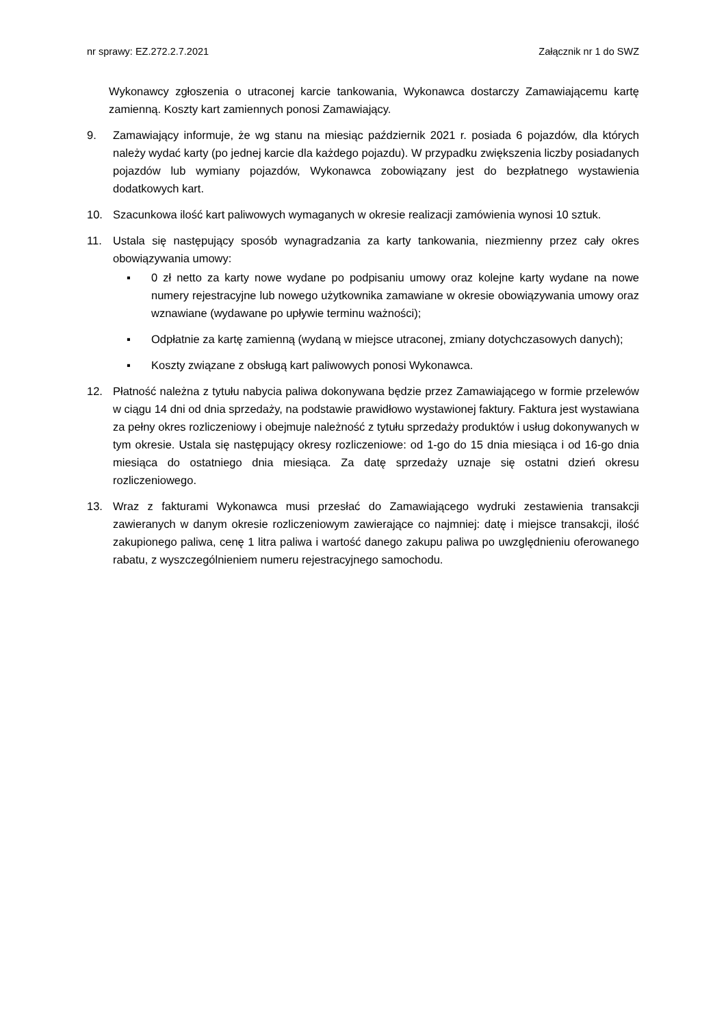nr sprawy: EZ.272.2.7.2021 Załącznik nr 1 do SWZ
Wykonawcy zgłoszenia o utraconej karcie tankowania, Wykonawca dostarczy Zamawiającemu kartę zamienną. Koszty kart zamiennych ponosi Zamawiający.
9. Zamawiający informuje, że wg stanu na miesiąc październik 2021 r. posiada 6 pojazdów, dla których należy wydać karty (po jednej karcie dla każdego pojazdu). W przypadku zwiększenia liczby posiadanych pojazdów lub wymiany pojazdów, Wykonawca zobowiązany jest do bezpłatnego wystawienia dodatkowych kart.
10. Szacunkowa ilość kart paliwowych wymaganych w okresie realizacji zamówienia wynosi 10 sztuk.
11. Ustala się następujący sposób wynagradzania za karty tankowania, niezmienny przez cały okres obowiązywania umowy:
▪ 0 zł netto za karty nowe wydane po podpisaniu umowy oraz kolejne karty wydane na nowe numery rejestracyjne lub nowego użytkownika zamawiane w okresie obowiązywania umowy oraz wznawiane (wydawane po upływie terminu ważności);
▪ Odpłatnie za kartę zamienną (wydaną w miejsce utraconej, zmiany dotychczasowych danych);
▪ Koszty związane z obsługą kart paliwowych ponosi Wykonawca.
12. Płatność należna z tytułu nabycia paliwa dokonywana będzie przez Zamawiającego w formie przelewów w ciągu 14 dni od dnia sprzedaży, na podstawie prawidłowo wystawionej faktury. Faktura jest wystawiana za pełny okres rozliczeniowy i obejmuje należność z tytułu sprzedaży produktów i usług dokonywanych w tym okresie. Ustala się następujący okresy rozliczeniowe: od 1-go do 15 dnia miesiąca i od 16-go dnia miesiąca do ostatniego dnia miesiąca. Za datę sprzedaży uznaje się ostatni dzień okresu rozliczeniowego.
13. Wraz z fakturami Wykonawca musi przesłać do Zamawiającego wydruki zestawienia transakcji zawieranych w danym okresie rozliczeniowym zawierające co najmniej: datę i miejsce transakcji, ilość zakupionego paliwa, cenę 1 litra paliwa i wartość danego zakupu paliwa po uwzględnieniu oferowanego rabatu, z wyszczególnieniem numeru rejestracyjnego samochodu.